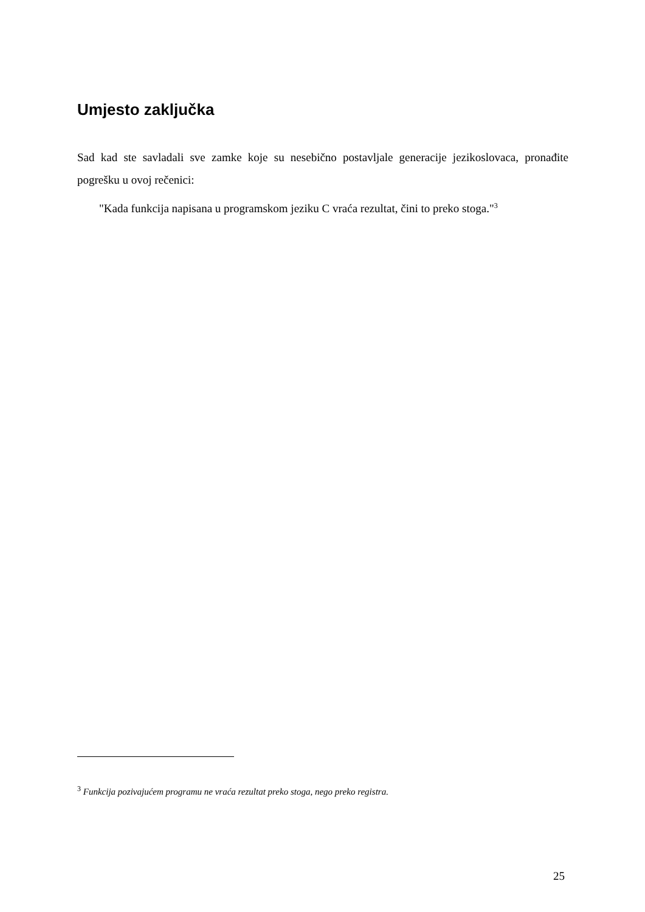Umjesto zaključka
Sad kad ste savladali sve zamke koje su nesebično postavljale generacije jezikoslovaca, pronađite pogrešku u ovoj rečenici:
"Kada funkcija napisana u programskom jeziku C vraća rezultat, čini to preko stoga."<sup>3</sup>
<sup>3</sup> Funkcija pozivajućem programu ne vraća rezultat preko stoga, nego preko registra.
25